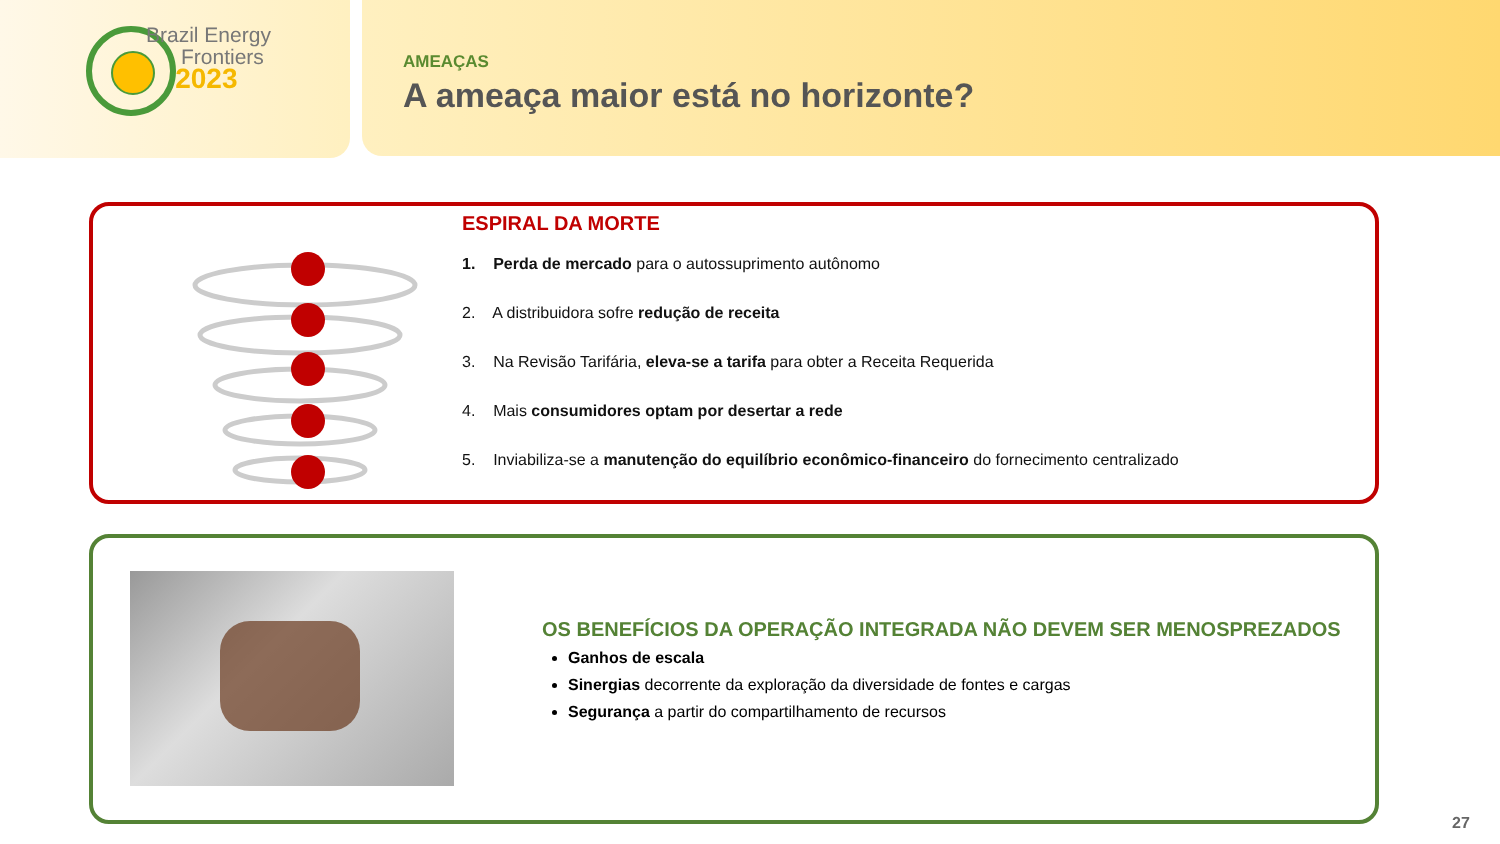Brazil Energy
Frontiers
2023
AMEAÇAS
A ameaça maior está no horizonte?
ESPIRAL DA MORTE
1. Perda de mercado para o autossuprimento autônomo
2. A distribuidora sofre redução de receita
3. Na Revisão Tarifária, eleva-se a tarifa para obter a Receita Requerida
4. Mais consumidores optam por desertar a rede
5. Inviabiliza-se a manutenção do equilíbrio econômico-financeiro do fornecimento centralizado
OS BENEFÍCIOS DA OPERAÇÃO INTEGRADA NÃO DEVEM SER MENOSPREZADOS
Ganhos de escala
Sinergias decorrente da exploração da diversidade de fontes e cargas
Segurança a partir do compartilhamento de recursos
27